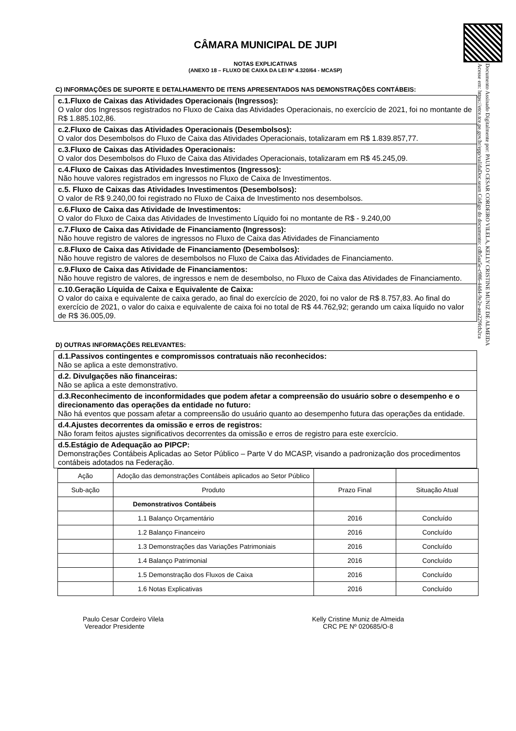Documento Assinado Digitalmente por: PAULO CESAR CORDEIRO VILELA, KELLY CRISTINE MUNIZ DE ALMEIDA
Acesse em: https://etce.tce.pe.gov.br/epp/validaDoc.seam Código do documento: cdb5aa5e-c986-44d4-9e2e-aea229fcb2ca
CÂMARA MUNICIPAL DE JUPI
NOTAS EXPLICATIVAS
(ANEXO 18 – FLUXO DE CAIXA DA LEI Nº 4.320/64 - MCASP)
C) INFORMAÇÕES DE SUPORTE E DETALHAMENTO DE ITENS APRESENTADOS NAS DEMONSTRAÇÕES CONTÁBEIS:
c.1.Fluxo de Caixas das Atividades Operacionais (Ingressos):
O valor dos Ingressos registrados no Fluxo de Caixa das Atividades Operacionais, no exercício de 2021, foi no montante de R$ 1.885.102,86.
c.2.Fluxo de Caixas das Atividades Operacionais (Desembolsos):
O valor dos Desembolsos do Fluxo de Caixa das Atividades Operacionais, totalizaram em R$ 1.839.857,77.
c.3.Fluxo de Caixas das Atividades Operacionais:
O valor dos Desembolsos do Fluxo de Caixa das Atividades Operacionais, totalizaram em R$ 45.245,09.
c.4.Fluxo de Caixas das Atividades Investimentos (Ingressos):
Não houve valores registrados em ingressos no Fluxo de Caixa de Investimentos.
c.5. Fluxo de Caixas das Atividades Investimentos (Desembolsos):
O valor de R$ 9.240,00 foi registrado no Fluxo de Caixa de Investimento nos desembolsos.
c.6.Fluxo de Caixa das Atividade de Investimentos:
O valor do Fluxo de Caixa das Atividades de Investimento Líquido foi no montante de R$ - 9.240,00
c.7.Fluxo de Caixa das Atividade de Financiamento (Ingressos):
Não houve registro de valores de ingressos no Fluxo de Caixa das Atividades de Financiamento
c.8.Fluxo de Caixa das Atividade de Financiamento (Desembolsos):
Não houve registro de valores de desembolsos no Fluxo de Caixa das Atividades de Financiamento.
c.9.Fluxo de Caixa das Atividade de Financiamentos:
Não houve registro de valores, de ingressos e nem de desembolso, no Fluxo de Caixa das Atividades de Financiamento.
c.10.Geração Líquida de Caixa e Equivalente de Caixa:
O valor do caixa e equivalente de caixa gerado, ao final do exercício de 2020, foi no valor de R$ 8.757,83. Ao final do exercício de 2021, o valor do caixa e equivalente de caixa foi no total de R$ 44.762,92; gerando um caixa líquido no valor de R$ 36.005,09.
D) OUTRAS INFORMAÇÕES RELEVANTES:
d.1.Passivos contingentes e compromissos contratuais não reconhecidos:
Não se aplica a este demonstrativo.
d.2. Divulgações não financeiras:
Não se aplica a este demonstrativo.
d.3.Reconhecimento de inconformidades que podem afetar a compreensão do usuário sobre o desempenho e o direcionamento das operações da entidade no futuro:
Não há eventos que possam afetar a compreensão do usuário quanto ao desempenho futura das operações da entidade.
d.4.Ajustes decorrentes da omissão e erros de registros:
Não foram feitos ajustes significativos decorrentes da omissão e erros de registro para este exercício.
d.5.Estágio de Adequação ao PIPCP:
Demonstrações Contábeis Aplicadas ao Setor Público – Parte V do MCASP, visando a padronização dos procedimentos contábeis adotados na Federação.
| Ação | Adoção das demonstrações Contábeis aplicados ao Setor Público | | |
| Sub-ação | Produto | Prazo Final | Situação Atual |
| | Demonstrativos Contábeis | | |
| | 1.1 Balanço Orçamentário | 2016 | Concluído |
| | 1.2 Balanço Financeiro | 2016 | Concluído |
| | 1.3 Demonstrações das Variações Patrimoniais | 2016 | Concluído |
| | 1.4 Balanço Patrimonial | 2016 | Concluído |
| | 1.5 Demonstração dos Fluxos de Caixa | 2016 | Concluído |
| | 1.6 Notas Explicativas | 2016 | Concluído |
Paulo Cesar Cordeiro Vilela
Vereador Presidente
Kelly Cristine Muniz de Almeida
CRC PE Nº 020685/O-8